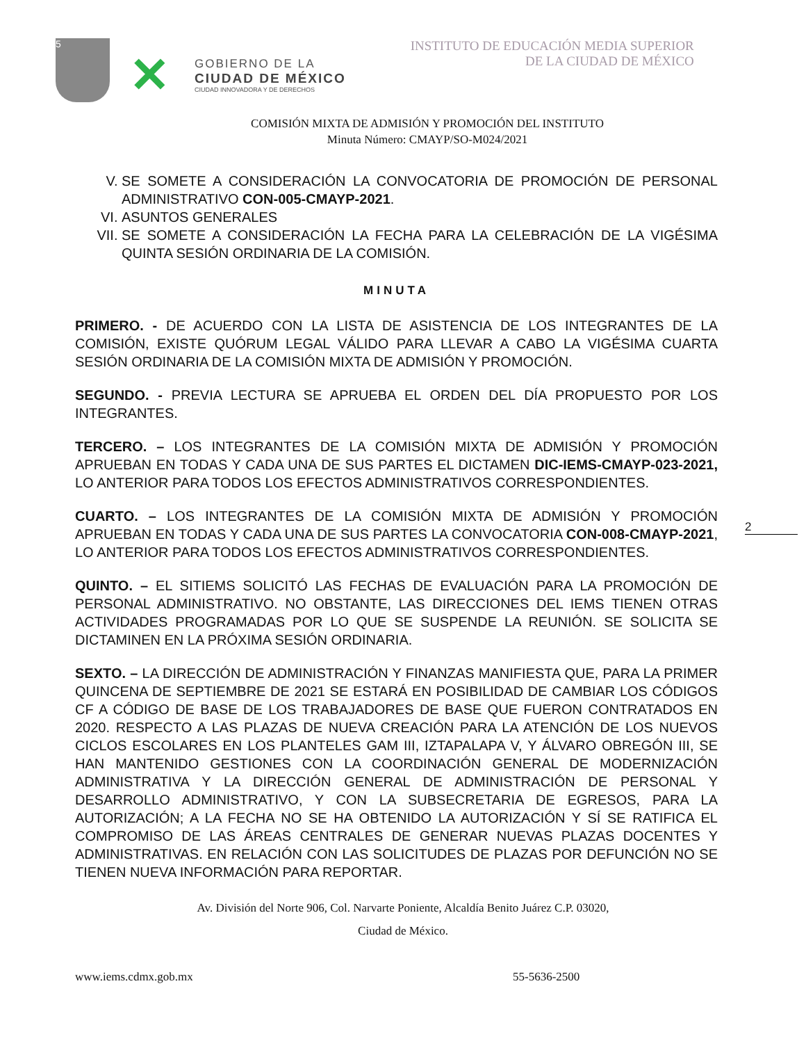5
✕
GOBIERNO DE LA
CIUDAD DE MÉXICO
CIUDAD INNOVADORA Y DE DERECHOS
INSTITUTO DE EDUCACIÓN MEDIA SUPERIOR
DE LA CIUDAD DE MÉXICO
COMISIÓN MIXTA DE ADMISIÓN Y PROMOCIÓN DEL INSTITUTO
Minuta Número: CMAYP/SO-M024/2021
V. SE SOMETE A CONSIDERACIÓN LA CONVOCATORIA DE PROMOCIÓN DE PERSONAL ADMINISTRATIVO CON-005-CMAYP-2021.
VI. ASUNTOS GENERALES
VII. SE SOMETE A CONSIDERACIÓN LA FECHA PARA LA CELEBRACIÓN DE LA VIGÉSIMA QUINTA SESIÓN ORDINARIA DE LA COMISIÓN.
MINUTA
PRIMERO. - DE ACUERDO CON LA LISTA DE ASISTENCIA DE LOS INTEGRANTES DE LA COMISIÓN, EXISTE QUÓRUM LEGAL VÁLIDO PARA LLEVAR A CABO LA VIGÉSIMA CUARTA SESIÓN ORDINARIA DE LA COMISIÓN MIXTA DE ADMISIÓN Y PROMOCIÓN.
SEGUNDO. - PREVIA LECTURA SE APRUEBA EL ORDEN DEL DÍA PROPUESTO POR LOS INTEGRANTES.
TERCERO. – LOS INTEGRANTES DE LA COMISIÓN MIXTA DE ADMISIÓN Y PROMOCIÓN APRUEBAN EN TODAS Y CADA UNA DE SUS PARTES EL DICTAMEN DIC-IEMS-CMAYP-023-2021, LO ANTERIOR PARA TODOS LOS EFECTOS ADMINISTRATIVOS CORRESPONDIENTES.
CUARTO. – LOS INTEGRANTES DE LA COMISIÓN MIXTA DE ADMISIÓN Y PROMOCIÓN APRUEBAN EN TODAS Y CADA UNA DE SUS PARTES LA CONVOCATORIA CON-008-CMAYP-2021, LO ANTERIOR PARA TODOS LOS EFECTOS ADMINISTRATIVOS CORRESPONDIENTES.
QUINTO. – EL SITIEMS SOLICITÓ LAS FECHAS DE EVALUACIÓN PARA LA PROMOCIÓN DE PERSONAL ADMINISTRATIVO. NO OBSTANTE, LAS DIRECCIONES DEL IEMS TIENEN OTRAS ACTIVIDADES PROGRAMADAS POR LO QUE SE SUSPENDE LA REUNIÓN. SE SOLICITA SE DICTAMINEN EN LA PRÓXIMA SESIÓN ORDINARIA.
SEXTO. – LA DIRECCIÓN DE ADMINISTRACIÓN Y FINANZAS MANIFIESTA QUE, PARA LA PRIMER QUINCENA DE SEPTIEMBRE DE 2021 SE ESTARÁ EN POSIBILIDAD DE CAMBIAR LOS CÓDIGOS CF A CÓDIGO DE BASE DE LOS TRABAJADORES DE BASE QUE FUERON CONTRATADOS EN 2020. RESPECTO A LAS PLAZAS DE NUEVA CREACIÓN PARA LA ATENCIÓN DE LOS NUEVOS CICLOS ESCOLARES EN LOS PLANTELES GAM III, IZTAPALAPA V, Y ÁLVARO OBREGÓN III, SE HAN MANTENIDO GESTIONES CON LA COORDINACIÓN GENERAL DE MODERNIZACIÓN ADMINISTRATIVA Y LA DIRECCIÓN GENERAL DE ADMINISTRACIÓN DE PERSONAL Y DESARROLLO ADMINISTRATIVO, Y CON LA SUBSECRETARIA DE EGRESOS, PARA LA AUTORIZACIÓN; A LA FECHA NO SE HA OBTENIDO LA AUTORIZACIÓN Y SÍ SE RATIFICA EL COMPROMISO DE LAS ÁREAS CENTRALES DE GENERAR NUEVAS PLAZAS DOCENTES Y ADMINISTRATIVAS. EN RELACIÓN CON LAS SOLICITUDES DE PLAZAS POR DEFUNCIÓN NO SE TIENEN NUEVA INFORMACIÓN PARA REPORTAR.
2
Av. División del Norte 906, Col. Narvarte Poniente, Alcaldía Benito Juárez C.P. 03020,
Ciudad de México.
www.iems.cdmx.gob.mx 55-5636-2500